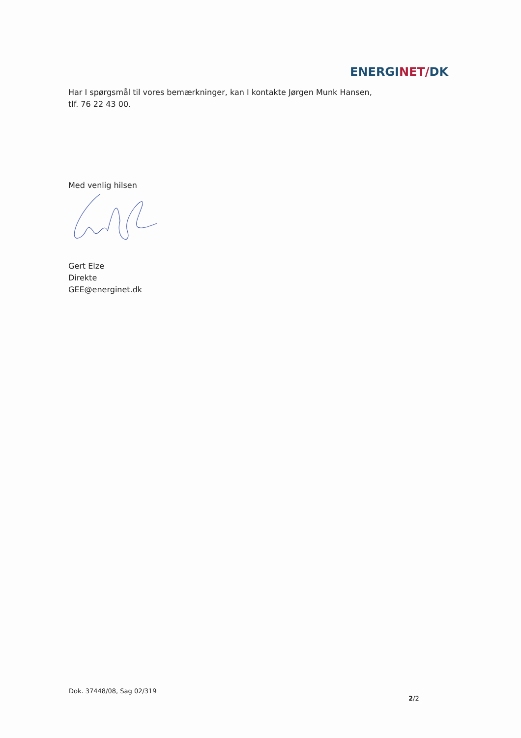ENERGINET/DK
Har I spørgsmål til vores bemærkninger, kan I kontakte Jørgen Munk Hansen,
tlf. 76 22 43 00.
Med venlig hilsen
Gert Elze
Direkte
GEE@energinet.dk
Dok. 37448/08, Sag 02/319
2/2